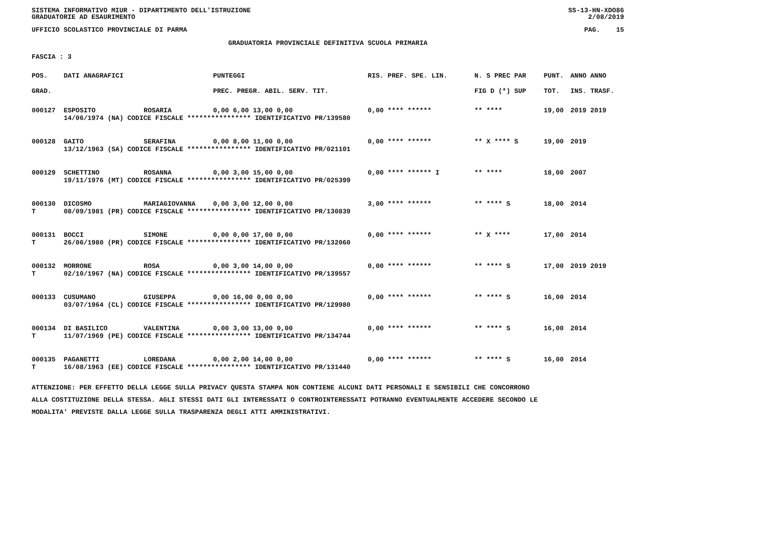SISTEMA INFORMATIVO MIUR - DIPARTIMENTO DELL'ISTRUZIONE SS-13-HN-XDO86
GRADUATORIE AD ESAURIMENTO 2/08/2019
UFFICIO SCOLASTICO PROVINCIALE DI PARMA PAG. 15
GRADUATORIA PROVINCIALE DEFINITIVA SCUOLA PRIMARIA
FASCIA : 3
| POS. | DATI ANAGRAFICI | | PUNTEGGI | RIS. PREF. SPE. LIN. | N. S PREC PAR | PUNT. | ANNO ANNO |
| --- | --- | --- | --- | --- | --- | --- | --- |
| GRAD. | | | PREC. PREGR. ABIL. SERV. TIT. | | FIG D (*) SUP | TOT. | INS. TRASF. |
| 000127 | ESPOSITO | ROSARIA | 0,00 6,00 13,00 0,00 | 0,00 **** ****** | ** **** | 19,00 | 2019 2019 |
| | 14/06/1974 (NA) CODICE FISCALE **************** IDENTIFICATIVO PR/139580 | | | | | | |
| 000128 | GAITO | SERAFINA | 0,00 8,00 11,00 0,00 | 0,00 **** ****** | ** X **** S | 19,00 | 2019 |
| | 13/12/1963 (SA) CODICE FISCALE **************** IDENTIFICATIVO PR/021101 | | | | | | |
| 000129 | SCHETTINO | ROSANNA | 0,00 3,00 15,00 0,00 | 0,00 **** ****** I | ** **** | 18,00 | 2007 |
| | 19/11/1976 (MT) CODICE FISCALE **************** IDENTIFICATIVO PR/025399 | | | | | | |
| 000130 | DICOSMO | MARIAGIOVANNA | 0,00 3,00 12,00 0,00 | 3,00 **** ****** | ** **** S | 18,00 | 2014 |
| T | 08/09/1981 (PR) CODICE FISCALE **************** IDENTIFICATIVO PR/130839 | | | | | | |
| 000131 | BOCCI | SIMONE | 0,00 0,00 17,00 0,00 | 0,00 **** ****** | ** X **** | 17,00 | 2014 |
| T | 26/06/1980 (PR) CODICE FISCALE **************** IDENTIFICATIVO PR/132060 | | | | | | |
| 000132 | MORRONE | ROSA | 0,00 3,00 14,00 0,00 | 0,00 **** ****** | ** **** S | 17,00 | 2019 2019 |
| T | 02/10/1967 (NA) CODICE FISCALE **************** IDENTIFICATIVO PR/139557 | | | | | | |
| 000133 | CUSUMANO | GIUSEPPA | 0,00 16,00 0,00 0,00 | 0,00 **** ****** | ** **** S | 16,00 | 2014 |
| | 03/07/1964 (CL) CODICE FISCALE **************** IDENTIFICATIVO PR/129980 | | | | | | |
| 000134 | DI BASILICO | VALENTINA | 0,00 3,00 13,00 0,00 | 0,00 **** ****** | ** **** S | 16,00 | 2014 |
| T | 11/07/1969 (PE) CODICE FISCALE **************** IDENTIFICATIVO PR/134744 | | | | | | |
| 000135 | PAGANETTI | LOREDANA | 0,00 2,00 14,00 0,00 | 0,00 **** ****** | ** **** S | 16,00 | 2014 |
| T | 16/08/1963 (EE) CODICE FISCALE **************** IDENTIFICATIVO PR/131440 | | | | | | |
ATTENZIONE: PER EFFETTO DELLA LEGGE SULLA PRIVACY QUESTA STAMPA NON CONTIENE ALCUNI DATI PERSONALI E SENSIBILI CHE CONCORRONO
ALLA COSTITUZIONE DELLA STESSA. AGLI STESSI DATI GLI INTERESSATI O CONTROINTERESSATI POTRANNO EVENTUALMENTE ACCEDERE SECONDO LE
MODALITA' PREVISTE DALLA LEGGE SULLA TRASPARENZA DEGLI ATTI AMMINISTRATIVI.